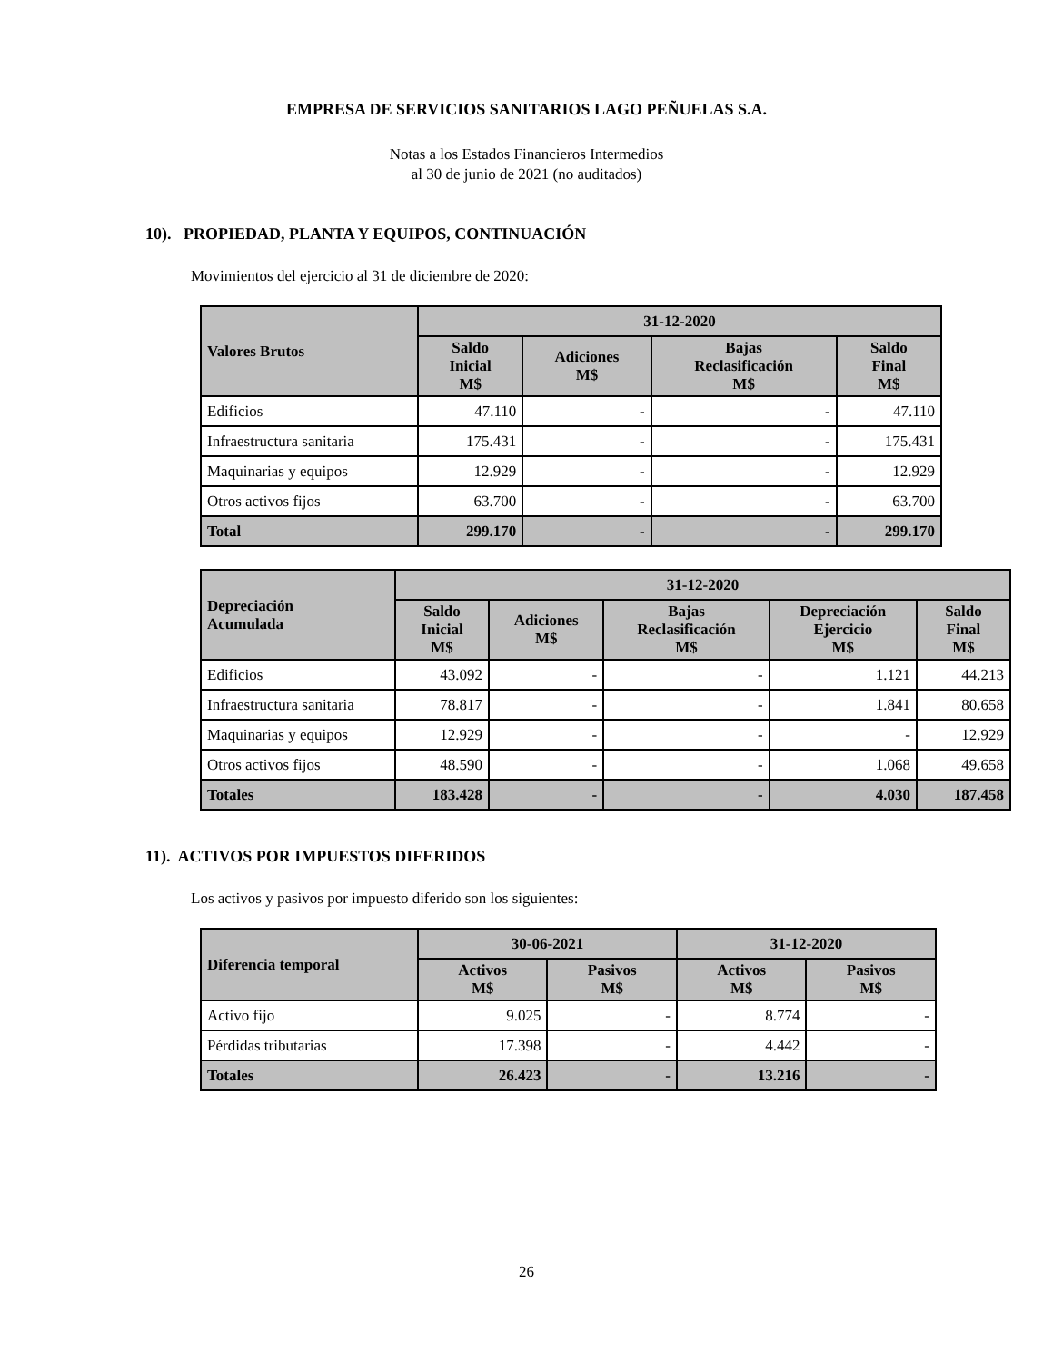EMPRESA DE SERVICIOS SANITARIOS LAGO PEÑUELAS S.A.
Notas a los Estados Financieros Intermedios
al 30 de junio de 2021 (no auditados)
10). PROPIEDAD, PLANTA Y EQUIPOS, CONTINUACIÓN
Movimientos del ejercicio al 31 de diciembre de 2020:
| Valores Brutos | 31-12-2020 | | | |
| --- | --- | --- | --- | --- |
| | Saldo Inicial M$ | Adiciones M$ | Bajas Reclasificación M$ | Saldo Final M$ |
| Edificios | 47.110 | - | - | 47.110 |
| Infraestructura sanitaria | 175.431 | - | - | 175.431 |
| Maquinarias y equipos | 12.929 | - | - | 12.929 |
| Otros activos fijos | 63.700 | - | - | 63.700 |
| Total | 299.170 | - | - | 299.170 |
| Depreciación Acumulada | 31-12-2020 | | | | |
| --- | --- | --- | --- | --- | --- |
| | Saldo Inicial M$ | Adiciones M$ | Bajas Reclasificación M$ | Depreciación Ejercicio M$ | Saldo Final M$ |
| Edificios | 43.092 | - | - | 1.121 | 44.213 |
| Infraestructura sanitaria | 78.817 | - | - | 1.841 | 80.658 |
| Maquinarias y equipos | 12.929 | - | - | - | 12.929 |
| Otros activos fijos | 48.590 | - | - | 1.068 | 49.658 |
| Totales | 183.428 | - | - | 4.030 | 187.458 |
11). ACTIVOS POR IMPUESTOS DIFERIDOS
Los activos y pasivos por impuesto diferido son los siguientes:
| Diferencia temporal | 30-06-2021 | | 31-12-2020 | |
| --- | --- | --- | --- | --- |
| | Activos M$ | Pasivos M$ | Activos M$ | Pasivos M$ |
| Activo fijo | 9.025 | - | 8.774 | - |
| Pérdidas tributarias | 17.398 | - | 4.442 | - |
| Totales | 26.423 | - | 13.216 | - |
26